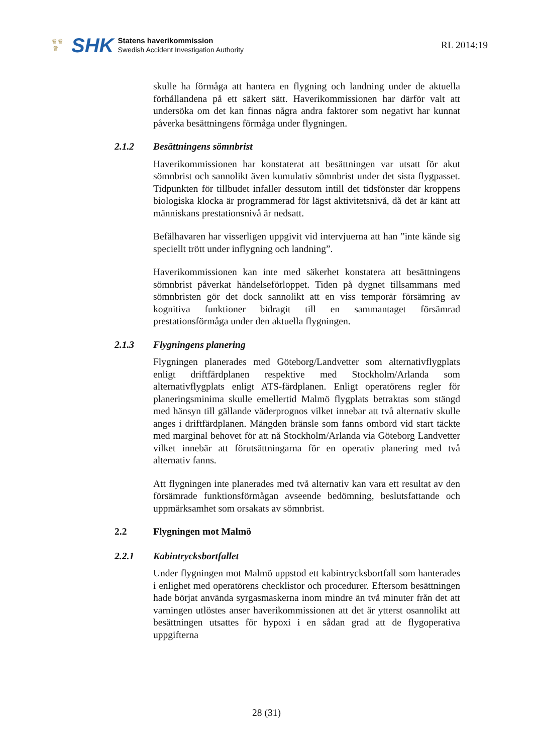♛♛
♛
SHK
Statens haverikommission
Swedish Accident Investigation Authority
RL 2014:19
skulle ha förmåga att hantera en flygning och landning under de aktuella förhållandena på ett säkert sätt. Haverikommissionen har därför valt att undersöka om det kan finnas några andra faktorer som negativt har kunnat påverka besättningens förmåga under flygningen.
2.1.2 Besättningens sömnbrist
Haverikommissionen har konstaterat att besättningen var utsatt för akut sömnbrist och sannolikt även kumulativ sömnbrist under det sista flygpasset. Tidpunkten för tillbudet infaller dessutom intill det tids­fönster där kroppens biologiska klocka är programmerad för lägst aktivitetsnivå, då det är känt att människans prestationsnivå är nedsatt.
Befälhavaren har visserligen uppgivit vid intervjuerna att han ”inte kände sig speciellt trött under inflygning och landning”.
Haverikommissionen kan inte med säkerhet konstatera att besättningens sömnbrist påverkat händelseförloppet. Tiden på dygnet tillsammans med sömnbristen gör det dock sannolikt att en viss temporär försämring av kognitiva funktioner bidragit till en sammantaget försämrad prestationsförmåga under den aktuella flygningen.
2.1.3 Flygningens planering
Flygningen planerades med Göteborg/Landvetter som alternativflygplats enligt driftfärdplanen respektive med Stockholm/Arlanda som alternativflygplats enligt ATS-färdplanen. Enligt operatörens regler för planeringsminima skulle emellertid Malmö flygplats betraktas som stängd med hänsyn till gällande väderprognos vilket innebar att två alternativ skulle anges i driftfärdplanen. Mängden bränsle som fanns ombord vid start täckte med marginal behovet för att nå Stockholm/Arlanda via Göteborg Landvetter vilket innebär att förutsättningarna för en operativ planering med två alternativ fanns.
Att flygningen inte planerades med två alternativ kan vara ett resultat av den försämrade funktionsförmågan avseende bedömning, besluts­fattande och uppmärksamhet som orsakats av sömnbrist.
2.2 Flygningen mot Malmö
2.2.1 Kabintrycksbortfallet
Under flygningen mot Malmö uppstod ett kabintrycksbortfall som hanterades i enlighet med operatörens checklistor och procedurer. Eftersom besättningen hade börjat använda syrgasmaskerna inom mindre än två minuter från det att varningen utlöstes anser haverikommissionen att det är ytterst osannolikt att besättningen utsattes för hypoxi i en sådan grad att de flygoperativa uppgifterna
28 (31)